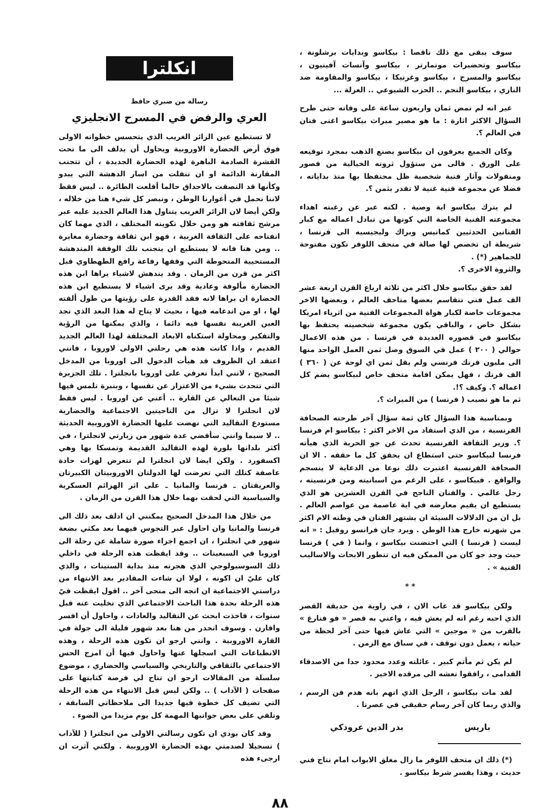سوف يبقى مع ذلك ناقصا : بيكاسو وبدايات برشلونة ، بيكاسو وتحضيرات مونمارتر ، بيكاسو وآنسات آفينيون ، بيكاسو والمسرح ، بيكاسو وغرنيكا ، بيكاسو والمقاومة ضد النازي ، بيكاسو النجم .. الحزب الشيوعي .. العزلة ...
غير انه لم تمض ثمان واربعون ساعة على وفاته حتى طرح السؤال الاكثر اثارة : ما هو مصير ميراث بيكاسو اغنى فنان في العالم ؟.
وكان الجميع يعرفون ان بيكاسو يصنع الذهب بمجرد توقيعه على الورق . فالى من ستؤول ثروته الخيالية من قصور ومنقولات وآثار فنية شخصية ظل محتفظا بها منذ بداياته ، فضلا عن مجموعة فنية غنية لا تقدر بثمن ؟.
لم يترك بيكاسو اية وصية . لكنه عبر عن رغبته اهداء مجموعته الفنية الخاصة التي كونها من تبادل اعماله مع كبار الفنانين الحدثيين كماتيس وبراك وليجيسيه الى فرنسا ، شريطة ان تخصص لها صالة في متحف اللوفر تكون مفتوحة للجماهير (*) .
والثروة الاخرى ؟.
لقد حقق بيكاسو خلال اكثر من ثلاثة ارباع القرن اربعة عشر الف عمل فني تتقاسم بعضها متاحف العالم ، وبعضها الاخر مجموعات خاصة لكبار هواة المجموعات الفنية من اثرياء امريكا بشكل خاص ، والباقي يكون مجموعة شخصيته يحتفظ بها بيكاسو في قصوره العديدة في فرنسا . من هذه الاعمال حوالي ( ٢٠٠ ) عمل في السوق وصل ثمن العمل الواحد منها الى مليون فرنك فرنسي ولم يقل ثمن اي لوحة عن ( ٣٦٠ ) الف فرنك ، فهل يمكن اقامة متحف خاص لبيكاسو يضم كل اعماله ؟. وكيف ؟!.
ثم ما هو نصيب ( فرنسا ) من الميراث ؟.
وبمناسبة هذا السؤال كان ثمة سؤال آخر طرحته الصحافة الفرنسية ، من الذي استفاد من الاخر اكثر : بيكاسو ام فرنسا ؟. وزير الثقافة الفرنسية تحدث عن جو الحرية الذي هيأته فرنسا لبيكاسو حتى استطاع ان يحقق كل ما حققه . الا ان الصحافة الفرنسية اعتبرت ذلك نوعا من الدعاية لا ينسجم والواقع . فبيكاسو ، على الرغم من اسبانيته ومن فرنسيته ، رجل عالمي . والفنان الناجح في القرن العشرين هو الذي يستطيع ان يقيم معارضه في اية عاصمة من عواصم العالم . بل ان من الدلالات السيئة ان يشتهر الفنان في وطنه الام اكثر من شهرته خارج هذا الوطن . ويرد جان فرانسو روفيل : « انه ليست ( فرنسا ) التي احتضنت بيكاسو ، وانما ( في ) فرنسا حيث وجد جو كان من الممكن فيه ان تتطور الابحاث والاساليب الفنية » .
* *
ولكن بيكاسو قد غاب الان ، في زاوية من حديقة القصر الذي احبه رغم انه لم يعش فيه ، واعني به قصر « فو فنارغ » بالقرب من « موجين » التي عاش فيها حتى آخر لحظة من حياته ، يعمل دون توقف ، في سباق مع الزمن .
لم يكن ثم مأتم كبير . عائلته وعدد محدود جدا من الاصدقاء القدامى ، رافقوا نعشه الى مرقده الاخير .
لقد مات بيكاسو ، الرجل الذي اتهم بانه هدم فن الرسم ، والذي ربما كان آخر رسام حقيقي في عصرنا .
باريس بدر الدين عرودكي
(*) ذلك ان متحف اللوفر ما زال مغلق الابواب امام نتاج فني حديث ، وهذا يفسر شرط بيكاسو .
انكلترا
رسالة من صبري حافظ
العري والرفض في المسرح الانجليزي
لا تستطيع عين الزائر الغريب الذي يتحسس خطواته الاولى فوق أرض الحضارة الاوروبية ويحاول أن يدلف الى ما تحت القشرة الصادمة الباهرة لهذه الحضارة الجديدة ، أن تتجنب المقارنة الدائمة او ان تنفلت من اسار الدهشة التي يبدو وكأنها قد التصقت بالاحداق حالما أقلعت الطائرة .. ليس فقط لاننا نحمل في أغوارنا الوطن ، ونبصر كل شيء هنا من خلاله ، ولكن أيضا لان الزائر الغريب يتناول هذا العالم الجديد عليه عبر مرشح ثقافته هو ومن خلال تكوينه المختلف ، الذي مهما كان انفتاحه على الثقافة الغربية ، فهو ابن ثقافة وحضارة مغايرة .. ومن هنا فانه لا يستطيع ان يتجنب تلك الوقفة المندهشة المستحيية المتحوطة التي وقفها رفاعة رافع الطهطاوي قبل اكثر من قرن من الزمان . وقد يندهش لاشياء يراها ابن هذه الحضارة مألوفة وعادية وقد يرى اشياء لا يستطيع ابن هذه الحضارة ان يراها لانه فقد القدرة على رؤيتها من طول ألفته لها ، او من اندغامه فيها ، بحيث لا يتاح له هذا البعد الذي تجد العين الغريبة نفسها فيه دائما ، والذي يمكنها من الرؤية والتفكير ومحاولة استكناه الابعاد المختلفة لهذا العالم الجديد القديم ، واذا كانت هذه هي رحلتي الاولى لاوروبا ، فانني اعتقد ان الظروف قد هيأت الدخول الى اوروبا من المدخل الصحيح ، لانني ابدأ تعرفي على اوروبا بانجلترا . تلك الجزيرة التي تتحدث بشيء من الاعتزاز عن نفسها ، وبنبرة تلمس فيها شيئا من التعالي عن القارة .. أعني عن اوروبا . ليس فقط لان انجلترا لا تزال من الناحيتين الاجتماعية والحضارية مستودع التقاليد التي نهضت عليها الحضارة الاوروبية الحديثة .. لا سيما وانني سأقضي عدة شهور من زيارتي لانجلترا ، في أكثر بلدانها بلورة لهذه التقاليد القديمة وتمسكا بها وهي اكسفورد . ولكن ايضا لان انجلترا لم تتعرض لهزات حادة عاصفة كتلك التي تعرضت لها الدولتان الاوروبيتان الكبيرتان والعريقتان ـ فرنسا والمانيا ـ على اثر الهزائم العسكرية والسياسية التي لحقت بهما خلال هذا القرن من الزمان .
من خلال هذا المدخل الصحيح يمكنني ان ادلف بعد ذلك الى فرنسا والمانيا وان احاول عبر التجوس فيهما بعد مكثي بضعة شهور في انجلترا ، ان اجمع اجزاء صورة شاملة عن رحلة الى اوروبا في السبعينات .. وقد ايقظت هذه الرحلة في داخلي ذلك السوسيولوجي الذي هجرته منذ بداية الستينات ، والذي كان عليّ ان اكونه ، لولا ان شاءت المقادير بعد الانتهاء من دراستي الاجتماعية ان اتجه الى منحى آخر .. اقول ايقظت فيّ هذه الرحلة بحدة هذا الباحث الاجتماعي الذي تخليت عنه قبل سنوات ، فاخذت ابحث عن التقاليد والعادات ، واحاول أن افسر واقارن . وسوف انحدر من هنا بعد شهور قليلة الى جولة في القارة الاوروبية . وانني ارجو ان تكون هذه الرحلة ، وهذه الانطباعات التي اسجلها عنها واحاول فيها أن امزج الحس الاجتماعي بالثقافي والتاريخي والسياسي والحضاري ، موضوع سلسلة من المقالات ارجو ان تتاح لي فرصة كتابتها على صفحات ( الآداب ) .. ولكن ليس قبل الانتهاء من هذه الرحلة التي تضيف كل خطوة فيها جديدا الى ملاحظاتي السابقة ، وتلقي على بعض جوانبها المهمة كل يوم مزيدا من الضوء .
وقد كان بودي ان تكون رسالتي الاولى من انجلترا ( للآداب ) تسجيلا لصدمتي بهذه الحضارة الاوروبية . ولكني آثرت ان ارجىء هذه
٨٨